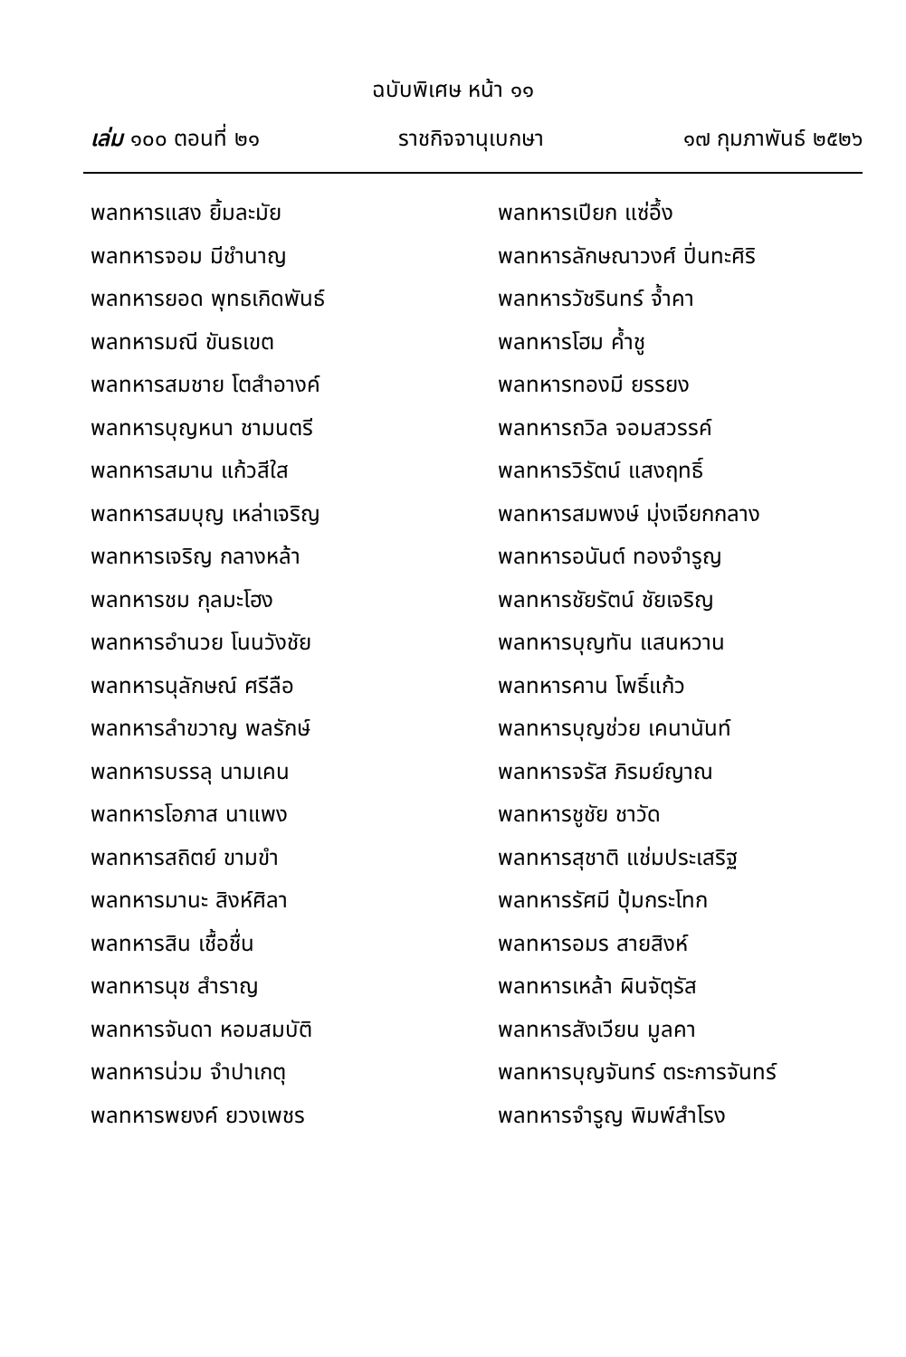ฉบับพิเศษ หน้า ๑๑
เล่ม ๑๐๐ ตอนที่ ๒๑ ราชกิจจานุเบกษา ๑๗ กุมภาพันธ์ ๒๕๒๖
พลทหารแสง ยิ้มละมัย
พลทหารจอม มีชำนาญ
พลทหารยอด พุทธเกิดพันธ์
พลทหารมณี ขันธเขต
พลทหารสมชาย โตสำอางค์
พลทหารบุญหนา ชามนตรี
พลทหารสมาน แก้วสีใส
พลทหารสมบุญ เหล่าเจริญ
พลทหารเจริญ กลางหล้า
พลทหารชม กุลมะโฮง
พลทหารอำนวย โนนวังชัย
พลทหารนุลักษณ์ ศรีลือ
พลทหารลำขวาญ พลรักษ์
พลทหารบรรลุ นามเคน
พลทหารโอภาส นาแพง
พลทหารสถิตย์ ขามขำ
พลทหารมานะ สิงห์ศิลา
พลทหารสิน เชื้อชื่น
พลทหารนุช สำราญ
พลทหารจันดา หอมสมบัติ
พลทหารน่วม จำปาเกตุ
พลทหารพยงค์ ยวงเพชร
พลทหารเปียก แซ่อึ้ง
พลทหารลักษณาวงศ์ ปิ่นทะศิริ
พลทหารวัชรินทร์ จ้ำคา
พลทหารโฮม ค้ำชู
พลทหารทองมี ยรรยง
พลทหารถวิล จอมสวรรค์
พลทหารวิรัตน์ แสงฤทธิ์
พลทหารสมพงษ์ มุ่งเจียกกลาง
พลทหารอนันต์ ทองจำรูญ
พลทหารชัยรัตน์ ชัยเจริญ
พลทหารบุญทัน แสนหวาน
พลทหารคาน โพธิ์แก้ว
พลทหารบุญช่วย เคนานันท์
พลทหารจรัส ภิรมย์ญาณ
พลทหารชูชัย ชาวัด
พลทหารสุชาติ แช่มประเสริฐ
พลทหารรัศมี ปุ้มกระโทก
พลทหารอมร สายสิงห์
พลทหารเหล้า ผินจัตุรัส
พลทหารสังเวียน มูลคา
พลทหารบุญจันทร์ ตระการจันทร์
พลทหารจำรูญ พิมพ์สำโรง